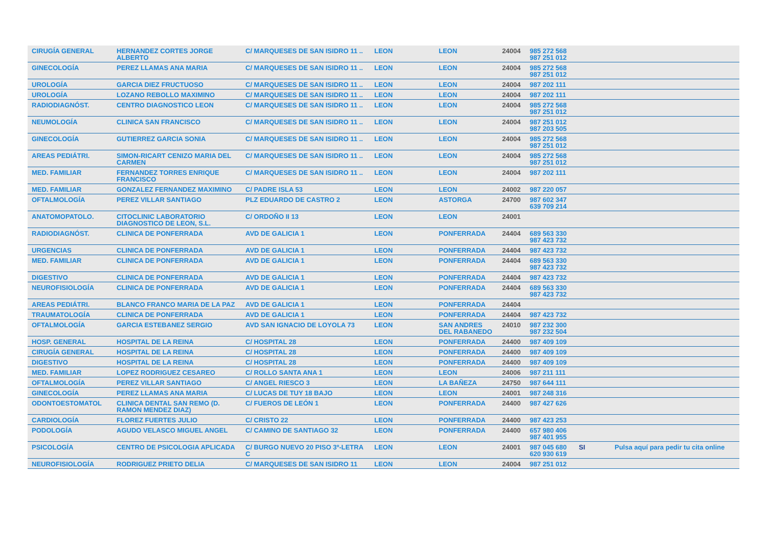| CIRUGÍA GENERAL | HERNANDEZ CORTES JORGE ALBERTO | C/ MARQUESES DE SAN ISIDRO 11 .. | LEON | LEON | 24004 | 985 272 568 987 251 012 | | |
| GINECOLOGÍA | PEREZ LLAMAS ANA MARIA | C/ MARQUESES DE SAN ISIDRO 11 .. | LEON | LEON | 24004 | 985 272 568 987 251 012 | | |
| UROLOGÍA | GARCIA DIEZ FRUCTUOSO | C/ MARQUESES DE SAN ISIDRO 11 .. | LEON | LEON | 24004 | 987 202 111 | | |
| UROLOGÍA | LOZANO REBOLLO MAXIMINO | C/ MARQUESES DE SAN ISIDRO 11 .. | LEON | LEON | 24004 | 987 202 111 | | |
| RADIODIAGNÓST. | CENTRO DIAGNOSTICO LEON | C/ MARQUESES DE SAN ISIDRO 11 .. | LEON | LEON | 24004 | 985 272 568 987 251 012 | | |
| NEUMOLOGÍA | CLINICA SAN FRANCISCO | C/ MARQUESES DE SAN ISIDRO 11 .. | LEON | LEON | 24004 | 987 251 012 987 203 505 | | |
| GINECOLOGÍA | GUTIERREZ GARCIA SONIA | C/ MARQUESES DE SAN ISIDRO 11 .. | LEON | LEON | 24004 | 985 272 568 987 251 012 | | |
| AREAS PEDIÁTRI. | SIMON-RICART CENIZO MARIA DEL CARMEN | C/ MARQUESES DE SAN ISIDRO 11 .. | LEON | LEON | 24004 | 985 272 568 987 251 012 | | |
| MED. FAMILIAR | FERNANDEZ TORRES ENRIQUE FRANCISCO | C/ MARQUESES DE SAN ISIDRO 11 .. | LEON | LEON | 24004 | 987 202 111 | | |
| MED. FAMILIAR | GONZALEZ FERNANDEZ MAXIMINO | C/ PADRE ISLA 53 | LEON | LEON | 24002 | 987 220 057 | | |
| OFTALMOLOGÍA | PEREZ VILLAR SANTIAGO | PLZ EDUARDO DE CASTRO 2 | LEON | ASTORGA | 24700 | 987 602 347 639 709 214 | | |
| ANATOMOPATOLO. | CITOCLINIC LABORATORIO DIAGNOSTICO DE LEON, S.L. | C/ ORDOÑO II 13 | LEON | LEON | 24001 | | | |
| RADIODIAGNÓST. | CLINICA DE PONFERRADA | AVD DE GALICIA 1 | LEON | PONFERRADA | 24404 | 689 563 330 987 423 732 | | |
| URGENCIAS | CLINICA DE PONFERRADA | AVD DE GALICIA 1 | LEON | PONFERRADA | 24404 | 987 423 732 | | |
| MED. FAMILIAR | CLINICA DE PONFERRADA | AVD DE GALICIA 1 | LEON | PONFERRADA | 24404 | 689 563 330 987 423 732 | | |
| DIGESTIVO | CLINICA DE PONFERRADA | AVD DE GALICIA 1 | LEON | PONFERRADA | 24404 | 987 423 732 | | |
| NEUROFISIOLOGÍA | CLINICA DE PONFERRADA | AVD DE GALICIA 1 | LEON | PONFERRADA | 24404 | 689 563 330 987 423 732 | | |
| AREAS PEDIÁTRI. | BLANCO FRANCO MARIA DE LA PAZ | AVD DE GALICIA 1 | LEON | PONFERRADA | 24404 | | | |
| TRAUMATOLOGÍA | CLINICA DE PONFERRADA | AVD DE GALICIA 1 | LEON | PONFERRADA | 24404 | 987 423 732 | | |
| OFTALMOLOGÍA | GARCIA ESTEBANEZ SERGIO | AVD SAN IGNACIO DE LOYOLA 73 | LEON | SAN ANDRES DEL RABANEDO | 24010 | 987 232 300 987 232 504 | | |
| HOSP. GENERAL | HOSPITAL DE LA REINA | C/ HOSPITAL 28 | LEON | PONFERRADA | 24400 | 987 409 109 | | |
| CIRUGÍA GENERAL | HOSPITAL DE LA REINA | C/ HOSPITAL 28 | LEON | PONFERRADA | 24400 | 987 409 109 | | |
| DIGESTIVO | HOSPITAL DE LA REINA | C/ HOSPITAL 28 | LEON | PONFERRADA | 24400 | 987 409 109 | | |
| MED. FAMILIAR | LOPEZ RODRIGUEZ CESAREO | C/ ROLLO SANTA ANA 1 | LEON | LEON | 24006 | 987 211 111 | | |
| OFTALMOLOGÍA | PEREZ VILLAR SANTIAGO | C/ ANGEL RIESCO 3 | LEON | LA BAÑEZA | 24750 | 987 644 111 | | |
| GINECOLOGÍA | PEREZ LLAMAS ANA MARIA | C/ LUCAS DE TUY 18 BAJO | LEON | LEON | 24001 | 987 248 316 | | |
| ODONTOESTOMATOL | CLINICA DENTAL SAN REMO (D. RAMON MENDEZ DIAZ) | C/ FUEROS DE LEÓN 1 | LEON | PONFERRADA | 24400 | 987 427 626 | | |
| CARDIOLOGÍA | FLOREZ FUERTES JULIO | C/ CRISTO 22 | LEON | PONFERRADA | 24400 | 987 423 253 | | |
| PODOLOGÍA | AGUDO VELASCO MIGUEL ANGEL | C/ CAMINO DE SANTIAGO 32 | LEON | PONFERRADA | 24400 | 657 980 406 987 401 955 | | |
| PSICOLOGÍA | CENTRO DE PSICOLOGIA APLICADA | C/ BURGO NUEVO 20 PISO 3º-LETRA C | LEON | LEON | 24001 | 987 045 680 620 930 619 | SI | Pulsa aquí para pedir tu cita online |
| NEUROFISIOLOGÍA | RODRIGUEZ PRIETO DELIA | C/ MARQUESES DE SAN ISIDRO 11 | LEON | LEON | 24004 | 987 251 012 | | |